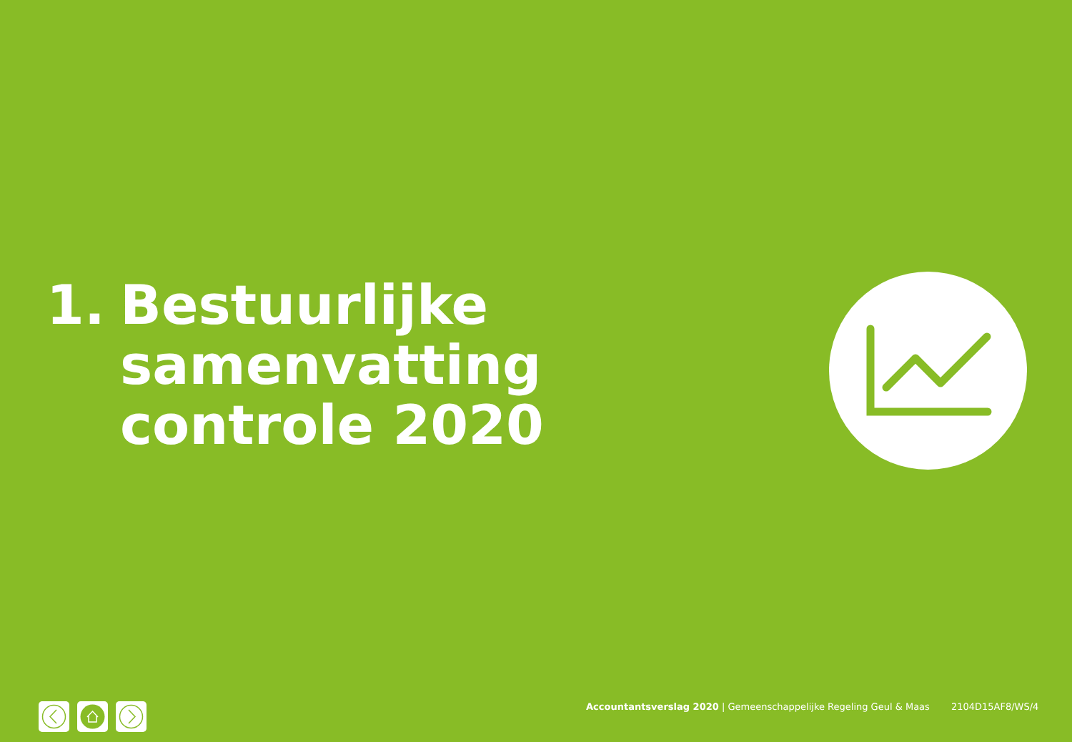1. Bestuurlijke
samenvatting
controle 2020
Accountantsverslag 2020 | Gemeenschappelijke Regeling Geul & Maas 2104D15AF8/WS/4